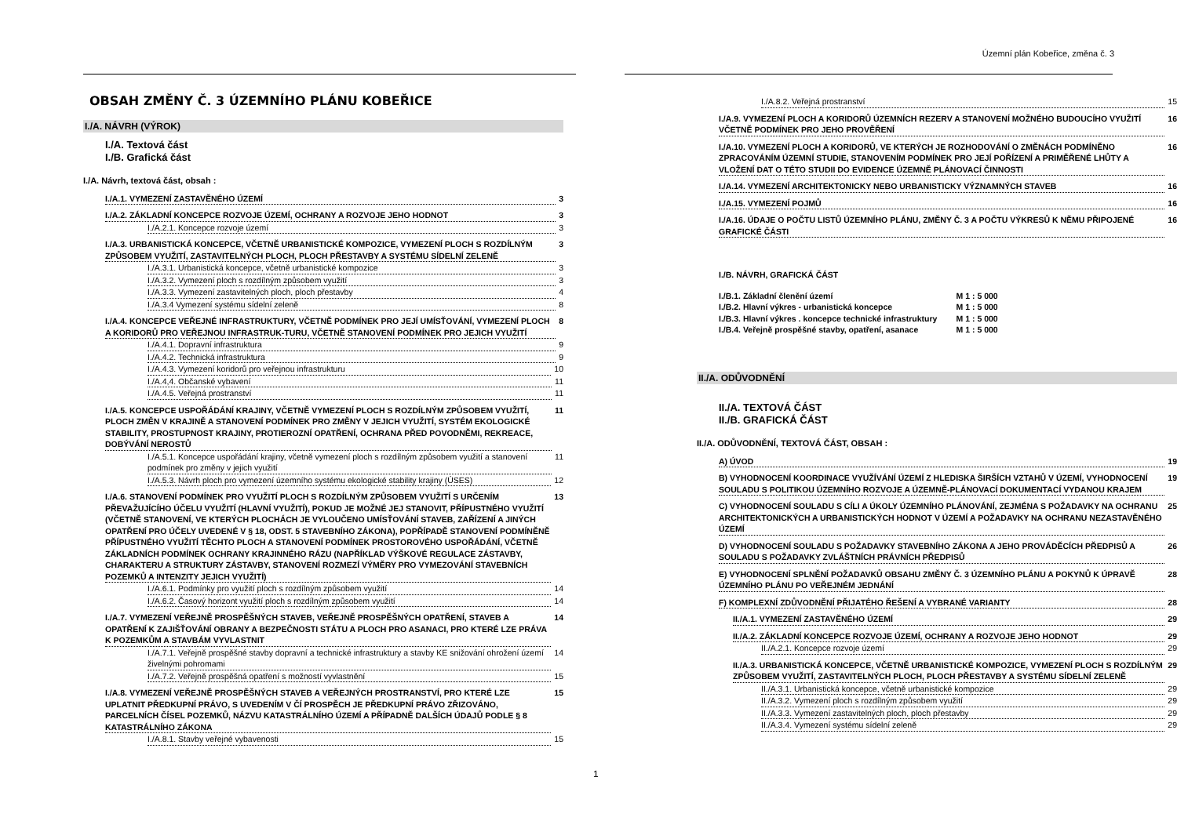Územní plán Kobeřice, změna č. 3
OBSAH ZMĚNY Č. 3 ÚZEMNÍHO PLÁNU KOBEŘICE
I./A. NÁVRH (VÝROK)
I./A. Textová část
I./B. Grafická část
I./A. Návrh, textová část, obsah :
I./A.1. VYMEZENÍ ZASTAVĚNÉHO ÚZEMÍ 3
I./A.2. ZÁKLADNÍ KONCEPCE ROZVOJE ÚZEMÍ, OCHRANY A ROZVOJE JEHO HODNOT 3
I./A.2.1. Koncepce rozvoje území 3
I./A.3. URBANISTICKÁ KONCEPCE, VČETNĚ URBANISTICKÉ KOMPOZICE, VYMEZENÍ PLOCH S ROZDÍLNÝM ZPŮSOBEM VYUŽITÍ, ZASTAVITELNÝCH PLOCH, PLOCH PŘESTAVBY A SYSTÉMU SÍDELNÍ ZELENĚ 3
I./A.3.1. Urbanistická koncepce, včetně urbanistické kompozice 3
I./A.3.2. Vymezení ploch s rozdílným způsobem využití 3
I./A.3.3. Vymezení zastavitelných ploch, ploch přestavby 4
I./A.3.4 Vymezení systému sídelní zeleně 8
I./A.4. KONCEPCE VEŘEJNÉ INFRASTRUKTURY, VČETNĚ PODMÍNEK PRO JEJÍ UMÍSŤOVÁNÍ, VYMEZENÍ PLOCH A KORIDORŮ PRO VEŘEJNOU INFRASTRUK-TURU, VČETNĚ STANOVENÍ PODMÍNEK PRO JEJICH VYUŽITÍ 8
I./A.4.1. Dopravní infrastruktura 9
I./A.4.2. Technická infrastruktura 9
I./A.4.3. Vymezení koridorů pro veřejnou infrastrukturu 10
I./A.4,4. Občanské vybavení 11
I./A.4.5. Veřejná prostranství 11
I./A.5. KONCEPCE USPOŘÁDÁNÍ KRAJINY, VČETNĚ VYMEZENÍ PLOCH S ROZDÍLNÝM ZPŮSOBEM VYUŽITÍ, PLOCH ZMĚN V KRAJINĚ A STANOVENÍ PODMÍNEK PRO ZMĚNY V JEJICH VYUŽITÍ, SYSTÉM EKOLOGICKÉ STABILITY, PROSTUPNOST KRAJINY, PROTIEROZNÍ OPATŘENÍ, OCHRANA PŘED POVODNĚMI, REKREACE, DOBÝVÁNÍ NEROSTŮ 11
I./A.5.1. Koncepce uspořádání krajiny, včetně vymezení ploch s rozdílným způsobem využití a stanovení podmínek pro změny v jejich využití 11
I./A.5.3. Návrh ploch pro vymezení územního systému ekologické stability krajiny (ÚSES) 12
I./A.6. STANOVENÍ PODMÍNEK PRO VYUŽITÍ PLOCH S ROZDÍLNÝM ZPŮSOBEM VYUŽITÍ S URČENÍM PŘEVAŽUJÍCÍHO ÚČELU VYUŽITÍ (HLAVNÍ VYUŽITÍ), POKUD JE MOŽNÉ JEJ STANOVIT, PŘÍPUSTNÉHO VYUŽITÍ (VČETNĚ STANOVENÍ, VE KTERÝCH PLOCHÁCH JE VYLOUČENO UMÍSŤOVÁNÍ STAVEB, ZAŘÍZENÍ A JINÝCH OPATŘENÍ PRO ÚČELY UVEDENÉ V § 18, ODST. 5 STAVEBNÍHO ZÁKONA), POPŘÍPADĚ STANOVENÍ PODMÍNĚNĚ PŘÍPUSTNÉHO VYUŽITÍ TĚCHTO PLOCH A STANOVENÍ PODMÍNEK PROSTOROVÉHO USPOŘÁDÁNÍ, VČETNĚ ZÁKLADNÍCH PODMÍNEK OCHRANY KRAJINNÉHO RÁZU (NAPŘÍKLAD VÝŠKOVÉ REGULACE ZÁSTAVBY, CHARAKTERU A STRUKTURY ZÁSTAVBY, STANOVENÍ ROZMEZÍ VÝMĚRY PRO VYMEZOVÁNÍ STAVEBNÍCH POZEMKŮ A INTENZITY JEJICH VYUŽITÍ) 13
I./A.6.1. Podmínky pro využití ploch s rozdílným způsobem využití 14
I./A.6.2. Časový horizont využití ploch s rozdílným způsobem využití 14
I./A.7. VYMEZENÍ VEŘEJNĚ PROSPĚŠNÝCH STAVEB, VEŘEJNĚ PROSPĚŠNÝCH OPATŘENÍ, STAVEB A OPATŘENÍ K ZAJIŠŤOVÁNÍ OBRANY A BEZPEČNOSTI STÁTU A PLOCH PRO ASANACI, PRO KTERÉ LZE PRÁVA K POZEMKŮM A STAVBÁM VYVLASTNIT 14
I./A.7.1. Veřejně prospěšné stavby dopravní a technické infrastruktury a stavby KE snižování ohrožení území živelnými pohromami 14
I./A.7.2. Veřejně prospěšná opatření s možností vyvlastnění 15
I./A.8. VYMEZENÍ VEŘEJNĚ PROSPĚŠNÝCH STAVEB A VEŘEJNÝCH PROSTRANSTVÍ, PRO KTERÉ LZE UPLATNIT PŘEDKUPNÍ PRÁVO, S UVEDENÍM V ČÍ PROSPĚCH JE PŘEDKUPNÍ PRÁVO ZŘIZOVÁNO, PARCELNÍCH ČÍSEL POZEMKŮ, NÁZVU KATASTRÁLNÍHO ÚZEMÍ A PŘÍPADNĚ DALŠÍCH ÚDAJŮ PODLE § 8 KATASTRÁLNÍHO ZÁKONA 15
I./A.8.1. Stavby veřejné vybavenosti 15
I./A.8.2. Veřejná prostranství 15
I./A.9. VYMEZENÍ PLOCH A KORIDORŮ ÚZEMNÍCH REZERV A STANOVENÍ MOŽNÉHO BUDOUCÍHO VYUŽITÍ VČETNĚ PODMÍNEK PRO JEHO PROVĚŘENÍ 16
I./A.10. VYMEZENÍ PLOCH A KORIDORŮ, VE KTERÝCH JE ROZHODOVÁNÍ O ZMĚNÁCH PODMÍNĚNO ZPRACOVÁNÍM ÚZEMNÍ STUDIE, STANOVENÍM PODMÍNEK PRO JEJÍ POŘÍZENÍ A PRIMĚŘENÉ LHŮTY A VLOŽENÍ DAT O TÉTO STUDII DO EVIDENCE ÚZEMNĚ PLÁNOVACÍ ČINNOSTI 16
I./A.14. VYMEZENÍ ARCHITEKTONICKY NEBO URBANISTICKY VÝZNAMNÝCH STAVEB 16
I./A.15. VYMEZENÍ POJMŮ 16
I./A.16. ÚDAJE O POČTU LISTŮ ÚZEMNÍHO PLÁNU, ZMĚNY Č. 3 A POČTU VÝKRESŮ K NĚMU PŘIPOJENÉ GRAFICKÉ ČÁSTI 16
I./B. NÁVRH, GRAFICKÁ ČÁST
| I./B.1. Základní členění území | M 1 : 5 000 |
| I./B.2. Hlavní výkres - urbanistická koncepce | M 1 : 5 000 |
| I./B.3. Hlavní výkres . koncepce technické infrastruktury | M 1 : 5 000 |
| I./B.4. Veřejně prospěšné stavby, opatření, asanace | M 1 : 5 000 |
II./A. ODŮVODNĚNÍ
II./A. TEXTOVÁ ČÁST
II./B. GRAFICKÁ ČÁST
II./A. ODŮVODNĚNÍ, TEXTOVÁ ČÁST, OBSAH :
A) ÚVOD 19
B) VYHODNOCENÍ KOORDINACE VYUŽÍVÁNÍ ÚZEMÍ Z HLEDISKA ŠIRŠÍCH VZTAHŮ V ÚZEMÍ, VYHODNOCENÍ SOULADU S POLITIKOU ÚZEMNÍHO ROZVOJE A ÚZEMNĚ-PLÁNOVACÍ DOKUMENTACÍ VYDANOU KRAJEM 19
C) VYHODNOCENÍ SOULADU S CÍLI A ÚKOLY ÚZEMNÍHO PLÁNOVÁNÍ, ZEJMÉNA S POŽADAVKY NA OCHRANU ARCHITEKTONICKÝCH A URBANISTICKÝCH HODNOT V ÚZEMÍ A POŽADAVKY NA OCHRANU NEZASTAVĚNÉHO ÚZEMÍ 25
D) VYHODNOCENÍ SOULADU S POŽADAVKY STAVEBNÍHO ZÁKONA A JEHO PROVÁDĚCÍCH PŘEDPISŮ A SOULADU S POŽADAVKY ZVLÁŠTNÍCH PRÁVNÍCH PŘEDPISŮ 26
E) VYHODNOCENÍ SPLNĚNÍ POŽADAVKŮ OBSAHU ZMĚNY Č. 3 ÚZEMNÍHO PLÁNU A POKYNŮ K ÚPRAVĚ ÚZEMNÍHO PLÁNU PO VEŘEJNÉM JEDNÁNÍ 28
F) KOMPLEXNÍ ZDŮVODNĚNÍ PŘIJATÉHO ŘEŠENÍ A VYBRANÉ VARIANTY 28
II./A.1. VYMEZENÍ ZASTAVĚNÉHO ÚZEMÍ 29
II./A.2. ZÁKLADNÍ KONCEPCE ROZVOJE ÚZEMÍ, OCHRANY A ROZVOJE JEHO HODNOT 29
II./A.2.1. Koncepce rozvoje území 29
II./A.3. URBANISTICKÁ KONCEPCE, VČETNĚ URBANISTICKÉ KOMPOZICE, VYMEZENÍ PLOCH S ROZDÍLNÝM ZPŮSOBEM VYUŽITÍ, ZASTAVITELNÝCH PLOCH, PLOCH PŘESTAVBY A SYSTÉMU SÍDELNÍ ZELENĚ 29
II./A.3.1. Urbanistická koncepce, včetně urbanistické kompozice 29
II./A.3.2. Vymezení ploch s rozdílným způsobem využití 29
II./A.3.3. Vymezení zastavitelných ploch, ploch přestavby 29
II./A.3.4. Vymezení systému sídelní zeleně 29
1